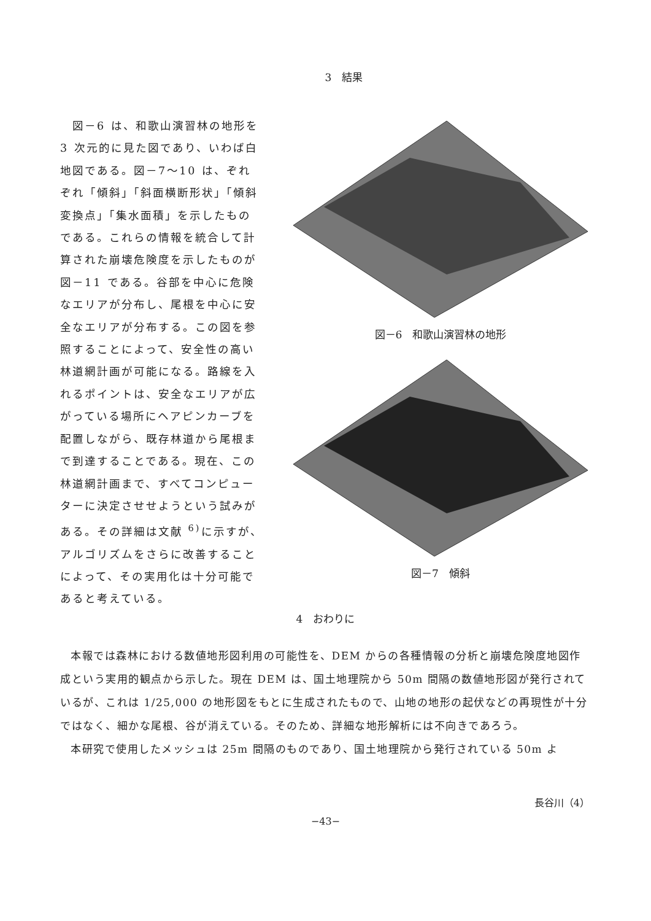3　結果
　図－6 は、和歌山演習林の地形を3 次元的に見た図であり、いわば白地図である。図－7～10 は、ぞれぞれ「傾斜」「斜面横断形状」「傾斜変換点」「集水面積」を示したものである。これらの情報を統合して計算された崩壊危険度を示したものが図－11 である。谷部を中心に危険なエリアが分布し、尾根を中心に安全なエリアが分布する。この図を参照することによって、安全性の高い林道網計画が可能になる。路線を入れるポイントは、安全なエリアが広がっている場所にヘアピンカーブを配置しながら、既存林道から尾根まで到達することである。現在、この林道網計画まで、すべてコンピューターに決定させせようという試みがある。その詳細は文献 <sup>6)</sup>に示すが、アルゴリズムをさらに改善することによって、その実用化は十分可能であると考えている。
図－6　和歌山演習林の地形
図－7　傾斜
4　おわりに
本報では森林における数値地形図利用の可能性を、DEM からの各種情報の分析と崩壊危険度地図作成という実用的観点から示した。現在 DEM は、国土地理院から 50m 間隔の数値地形図が発行されているが、これは 1/25,000 の地形図をもとに生成されたもので、山地の地形の起伏などの再現性が十分ではなく、細かな尾根、谷が消えている。そのため、詳細な地形解析には不向きであろう。
本研究で使用したメッシュは 25m 間隔のものであり、国土地理院から発行されている 50m よ
長谷川（4）
−43−